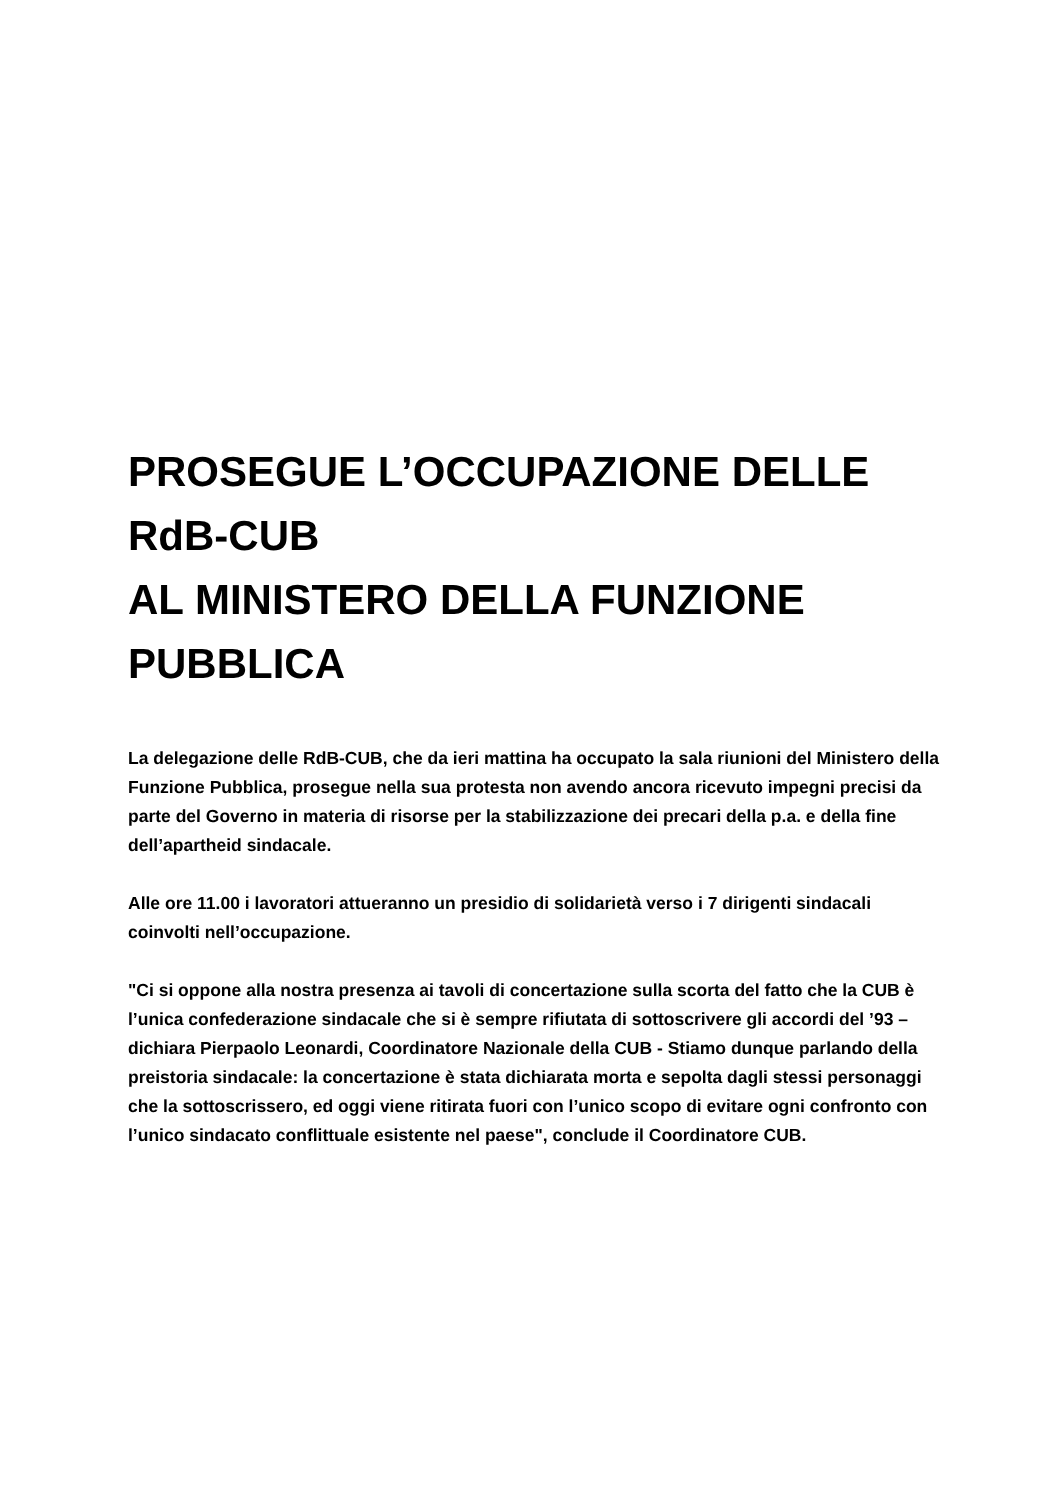PROSEGUE L’OCCUPAZIONE DELLE RdB-CUB
AL MINISTERO DELLA FUNZIONE PUBBLICA
La delegazione delle RdB-CUB, che da ieri mattina ha occupato la sala riunioni del Ministero della Funzione Pubblica, prosegue nella sua protesta non avendo ancora ricevuto impegni precisi da parte del Governo in materia di risorse per la stabilizzazione dei precari della p.a. e della fine dell’apartheid sindacale.
Alle ore 11.00 i lavoratori attueranno un presidio di solidarietà verso i 7 dirigenti sindacali coinvolti nell’occupazione.
"Ci si oppone alla nostra presenza ai tavoli di concertazione sulla scorta del fatto che la CUB è l’unica confederazione sindacale che si è sempre rifiutata di sottoscrivere gli accordi del ’93 – dichiara Pierpaolo Leonardi, Coordinatore Nazionale della CUB - Stiamo dunque parlando della preistoria sindacale: la concertazione è stata dichiarata morta e sepolta dagli stessi personaggi che la sottoscrissero, ed oggi viene ritirata fuori con l’unico scopo di evitare ogni confronto con l’unico sindacato conflittuale esistente nel paese", conclude il Coordinatore CUB.